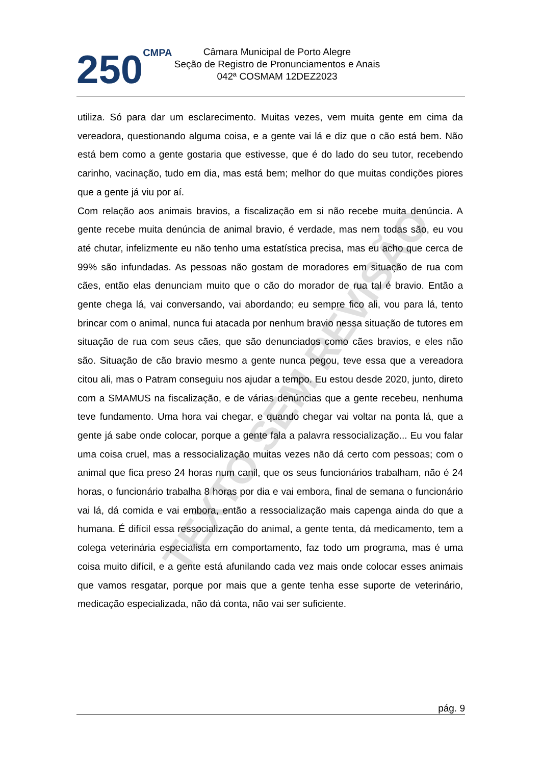250 CMPA
Câmara Municipal de Porto Alegre
Seção de Registro de Pronunciamentos e Anais
042ª COSMAM 12DEZ2023
TEXTO SEM REVISÃO
utiliza. Só para dar um esclarecimento. Muitas vezes, vem muita gente em cima da vereadora, questionando alguma coisa, e a gente vai lá e diz que o cão está bem. Não está bem como a gente gostaria que estivesse, que é do lado do seu tutor, recebendo carinho, vacinação, tudo em dia, mas está bem; melhor do que muitas condições piores que a gente já viu por aí.
Com relação aos animais bravios, a fiscalização em si não recebe muita denúncia. A gente recebe muita denúncia de animal bravio, é verdade, mas nem todas são, eu vou até chutar, infelizmente eu não tenho uma estatística precisa, mas eu acho que cerca de 99% são infundadas. As pessoas não gostam de moradores em situação de rua com cães, então elas denunciam muito que o cão do morador de rua tal é bravio. Então a gente chega lá, vai conversando, vai abordando; eu sempre fico ali, vou para lá, tento brincar com o animal, nunca fui atacada por nenhum bravio nessa situação de tutores em situação de rua com seus cães, que são denunciados como cães bravios, e eles não são. Situação de cão bravio mesmo a gente nunca pegou, teve essa que a vereadora citou ali, mas o Patram conseguiu nos ajudar a tempo. Eu estou desde 2020, junto, direto com a SMAMUS na fiscalização, e de várias denúncias que a gente recebeu, nenhuma teve fundamento. Uma hora vai chegar, e quando chegar vai voltar na ponta lá, que a gente já sabe onde colocar, porque a gente fala a palavra ressocialização... Eu vou falar uma coisa cruel, mas a ressocialização muitas vezes não dá certo com pessoas; com o animal que fica preso 24 horas num canil, que os seus funcionários trabalham, não é 24 horas, o funcionário trabalha 8 horas por dia e vai embora, final de semana o funcionário vai lá, dá comida e vai embora, então a ressocialização mais capenga ainda do que a humana. É difícil essa ressocialização do animal, a gente tenta, dá medicamento, tem a colega veterinária especialista em comportamento, faz todo um programa, mas é uma coisa muito difícil, e a gente está afunilando cada vez mais onde colocar esses animais que vamos resgatar, porque por mais que a gente tenha esse suporte de veterinário, medicação especializada, não dá conta, não vai ser suficiente.
pág. 9